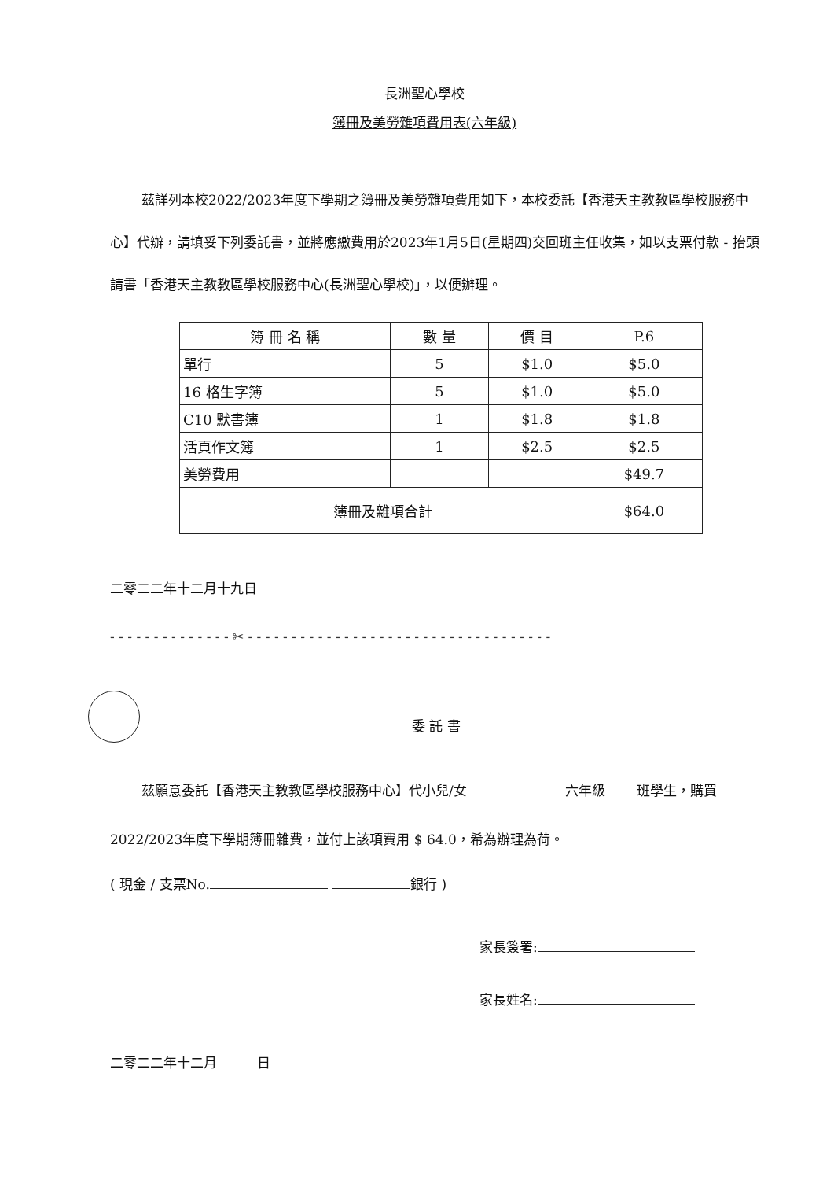長洲聖心學校
簿冊及美勞雜項費用表(六年級)
茲詳列本校2022/2023年度下學期之簿冊及美勞雜項費用如下，本校委託【香港天主教教區學校服務中心】代辦，請填妥下列委託書，並將應繳費用於2023年1月5日(星期四)交回班主任收集，如以支票付款 - 抬頭請書「香港天主教教區學校服務中心(長洲聖心學校)」，以便辦理。
| 簿 冊 名 稱 | 數 量 | 價 目 | P.6 |
| --- | --- | --- | --- |
| 單行 | 5 | $1.0 | $5.0 |
| 16 格生字簿 | 5 | $1.0 | $5.0 |
| C10 默書簿 | 1 | $1.8 | $1.8 |
| 活頁作文簿 | 1 | $2.5 | $2.5 |
| 美勞費用 | | | $49.7 |
| 簿冊及雜項合計 | | | $64.0 |
二零二二年十二月十九日
- - - - - - - - - - - - - - ✂ - - - - - - - - - - - - - - - - - - - - - - - - - - - - - - - - - - -
委 託 書
茲願意委託【香港天主教教區學校服務中心】代小兒/女 六年級 班學生，購買2022/2023年度下學期簿冊雜費，並付上該項費用 $ 64.0，希為辦理為荷。
( 現金 / 支票No. 銀行 )
家長簽署:
家長姓名:
二零二二年十二月　　　日